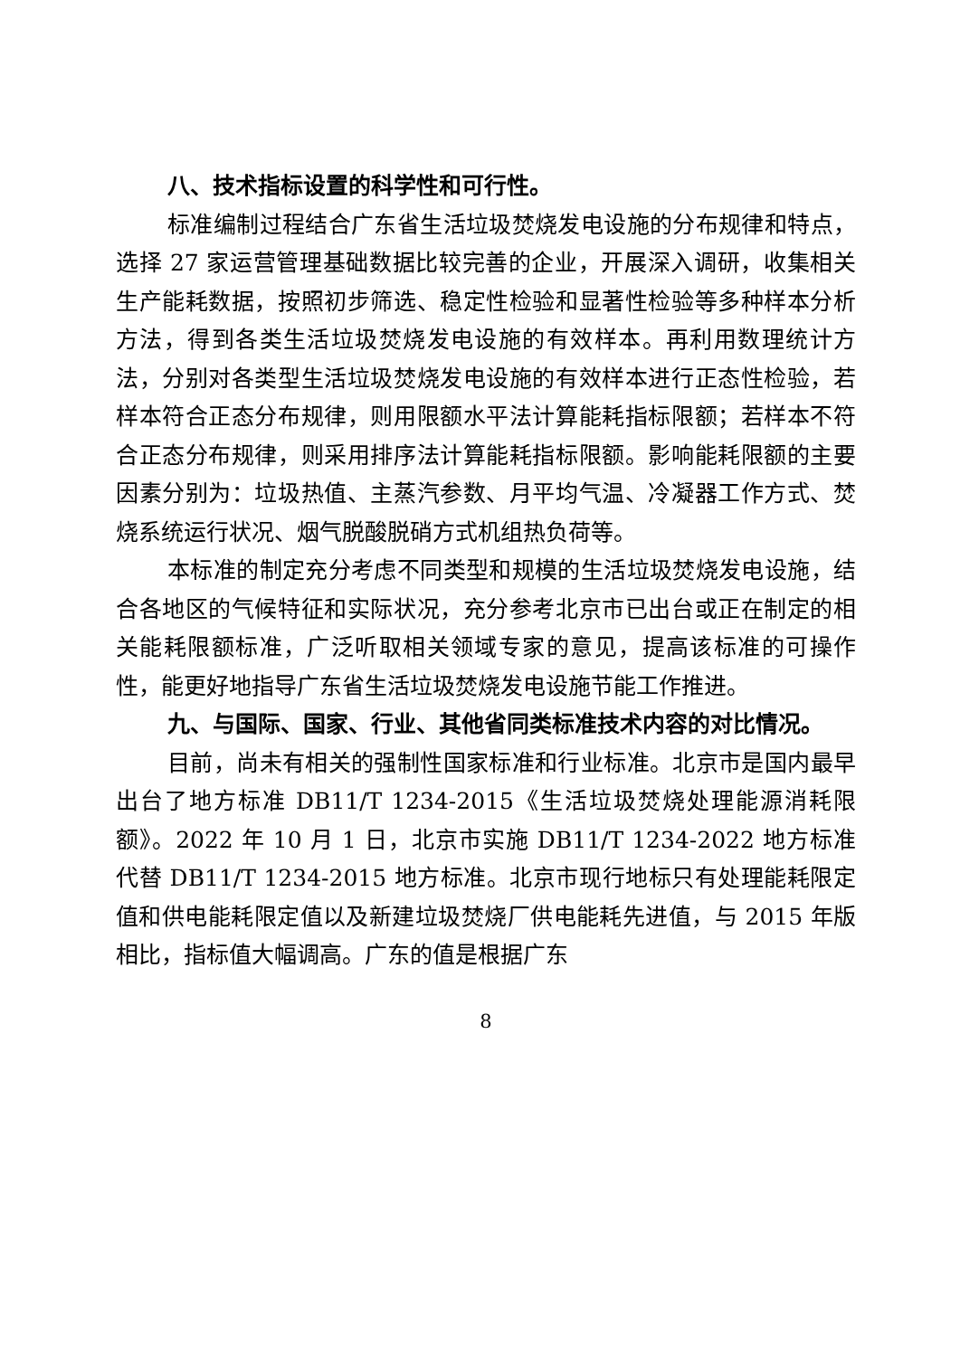八、技术指标设置的科学性和可行性。
标准编制过程结合广东省生活垃圾焚烧发电设施的分布规律和特点，选择 27 家运营管理基础数据比较完善的企业，开展深入调研，收集相关生产能耗数据，按照初步筛选、稳定性检验和显著性检验等多种样本分析方法，得到各类生活垃圾焚烧发电设施的有效样本。再利用数理统计方法，分别对各类型生活垃圾焚烧发电设施的有效样本进行正态性检验，若样本符合正态分布规律，则用限额水平法计算能耗指标限额；若样本不符合正态分布规律，则采用排序法计算能耗指标限额。影响能耗限额的主要因素分别为：垃圾热值、主蒸汽参数、月平均气温、冷凝器工作方式、焚烧系统运行状况、烟气脱酸脱硝方式机组热负荷等。
本标准的制定充分考虑不同类型和规模的生活垃圾焚烧发电设施，结合各地区的气候特征和实际状况，充分参考北京市已出台或正在制定的相关能耗限额标准，广泛听取相关领域专家的意见，提高该标准的可操作性，能更好地指导广东省生活垃圾焚烧发电设施节能工作推进。
九、与国际、国家、行业、其他省同类标准技术内容的对比情况。
目前，尚未有相关的强制性国家标准和行业标准。北京市是国内最早出台了地方标准 DB11/T 1234-2015《生活垃圾焚烧处理能源消耗限额》。2022 年 10 月 1 日，北京市实施 DB11/T 1234-2022 地方标准代替 DB11/T 1234-2015 地方标准。北京市现行地标只有处理能耗限定值和供电能耗限定值以及新建垃圾焚烧厂供电能耗先进值，与 2015 年版相比，指标值大幅调高。广东的值是根据广东
8